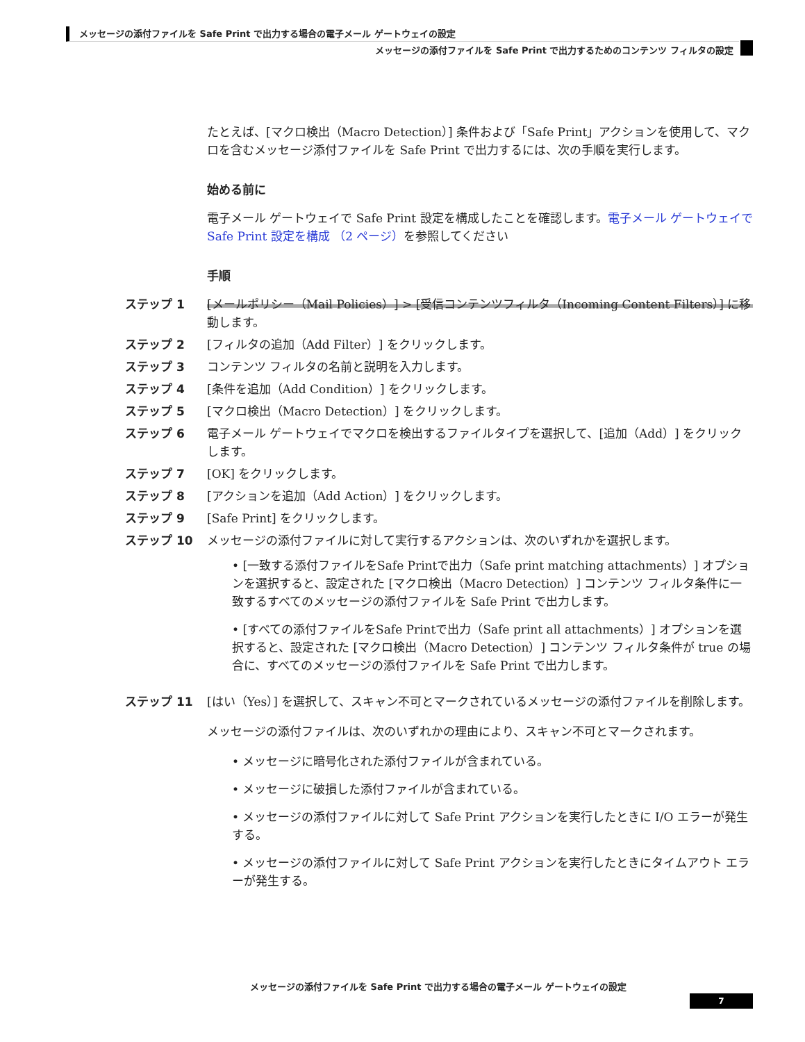メッセージの添付ファイルを Safe Print で出力する場合の電子メール ゲートウェイの設定
メッセージの添付ファイルを Safe Print で出力するためのコンテンツ フィルタの設定
たとえば、[マクロ検出（Macro Detection）] 条件および「Safe Print」アクションを使用して、マクロを含むメッセージ添付ファイルを Safe Print で出力するには、次の手順を実行します。
始める前に
電子メール ゲートウェイで Safe Print 設定を構成したことを確認します。電子メール ゲートウェイで Safe Print 設定を構成 （2 ページ）を参照してください
手順
ステップ 1 [メールポリシー（Mail Policies）] > [受信コンテンツフィルタ（Incoming Content Filters）] に移動します。
ステップ 2 [フィルタの追加（Add Filter）] をクリックします。
ステップ 3 コンテンツ フィルタの名前と説明を入力します。
ステップ 4 [条件を追加（Add Condition）] をクリックします。
ステップ 5 [マクロ検出（Macro Detection）] をクリックします。
ステップ 6 電子メール ゲートウェイでマクロを検出するファイルタイプを選択して、[追加（Add）] をクリックします。
ステップ 7 [OK] をクリックします。
ステップ 8 [アクションを追加（Add Action）] をクリックします。
ステップ 9 [Safe Print] をクリックします。
ステップ 10 メッセージの添付ファイルに対して実行するアクションは、次のいずれかを選択します。
• [一致する添付ファイルをSafe Printで出力（Safe print matching attachments）] オプションを選択すると、設定された [マクロ検出（Macro Detection）] コンテンツ フィルタ条件に一致するすべてのメッセージの添付ファイルを Safe Print で出力します。
• [すべての添付ファイルをSafe Printで出力（Safe print all attachments）] オプションを選択すると、設定された [マクロ検出（Macro Detection）] コンテンツ フィルタ条件が true の場合に、すべてのメッセージの添付ファイルを Safe Print で出力します。
ステップ 11 [はい（Yes）] を選択して、スキャン不可とマークされているメッセージの添付ファイルを削除します。
メッセージの添付ファイルは、次のいずれかの理由により、スキャン不可とマークされます。
• メッセージに暗号化された添付ファイルが含まれている。
• メッセージに破損した添付ファイルが含まれている。
• メッセージの添付ファイルに対して Safe Print アクションを実行したときに I/O エラーが発生する。
• メッセージの添付ファイルに対して Safe Print アクションを実行したときにタイムアウト エラーが発生する。
メッセージの添付ファイルを Safe Print で出力する場合の電子メール ゲートウェイの設定
7